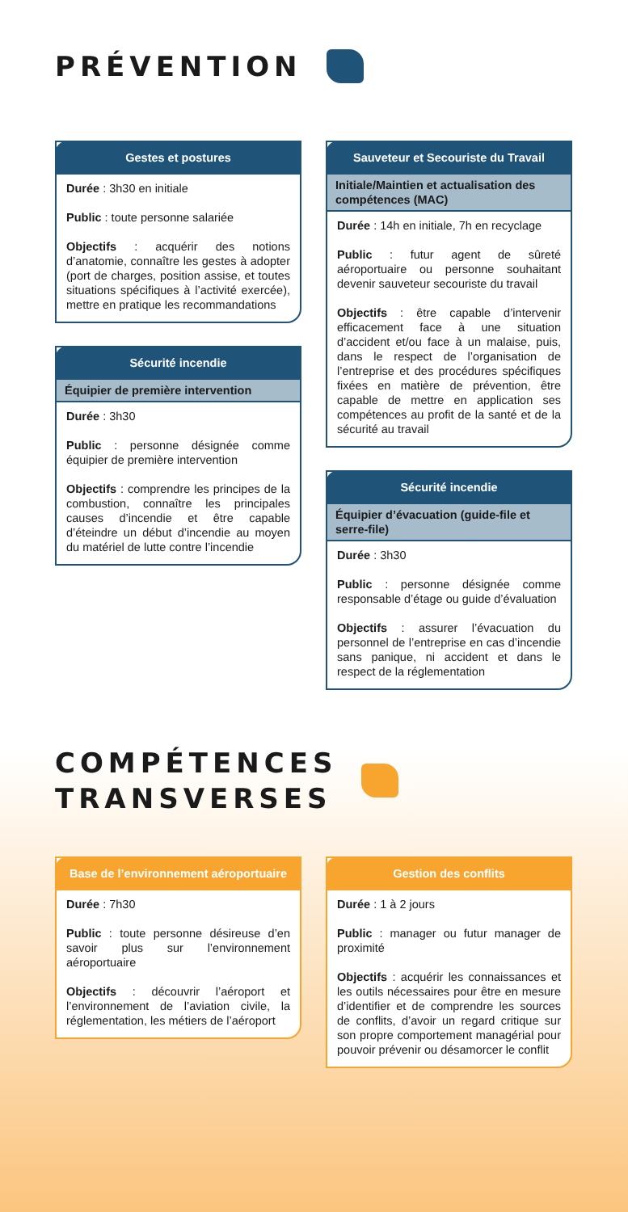PRÉVENTION
Gestes et postures
Durée : 3h30 en initiale
Public : toute personne salariée
Objectifs : acquérir des notions d’anatomie, connaître les gestes à adopter (port de charges, position assise, et toutes situations spécifiques à l’activité exercée), mettre en pratique les recommandations
Sécurité incendie
Équipier de première intervention
Durée : 3h30
Public : personne désignée comme équipier de première intervention
Objectifs : comprendre les principes de la combustion, connaître les principales causes d’incendie et être capable d’éteindre un début d’incendie au moyen du matériel de lutte contre l’incendie
Sauveteur et Secouriste du Travail
Initiale/Maintien et actualisation des compétences (MAC)
Durée : 14h en initiale, 7h en recyclage
Public : futur agent de sûreté aéroportuaire ou personne souhaitant devenir sauveteur secouriste du travail
Objectifs : être capable d’intervenir efficacement face à une situation d’accident et/ou face à un malaise, puis, dans le respect de l’organisation de l’entreprise et des procédures spécifiques fixées en matière de prévention, être capable de mettre en application ses compétences au profit de la santé et de la sécurité au travail
Sécurité incendie
Équipier d’évacuation (guide-file et serre-file)
Durée : 3h30
Public : personne désignée comme responsable d’étage ou guide d’évaluation
Objectifs : assurer l’évacuation du personnel de l’entreprise en cas d’incendie sans panique, ni accident et dans le respect de la réglementation
COMPÉTENCES
TRANSVERSES
Base de l’environnement aéroportuaire
Durée : 7h30
Public : toute personne désireuse d’en savoir plus sur l’environnement aéroportuaire
Objectifs : découvrir l’aéroport et l’environnement de l’aviation civile, la réglementation, les métiers de l’aéroport
Gestion des conflits
Durée : 1 à 2 jours
Public : manager ou futur manager de proximité
Objectifs : acquérir les connaissances et les outils nécessaires pour être en mesure d’identifier et de comprendre les sources de conflits, d’avoir un regard critique sur son propre comportement managérial pour pouvoir prévenir ou désamorcer le conflit